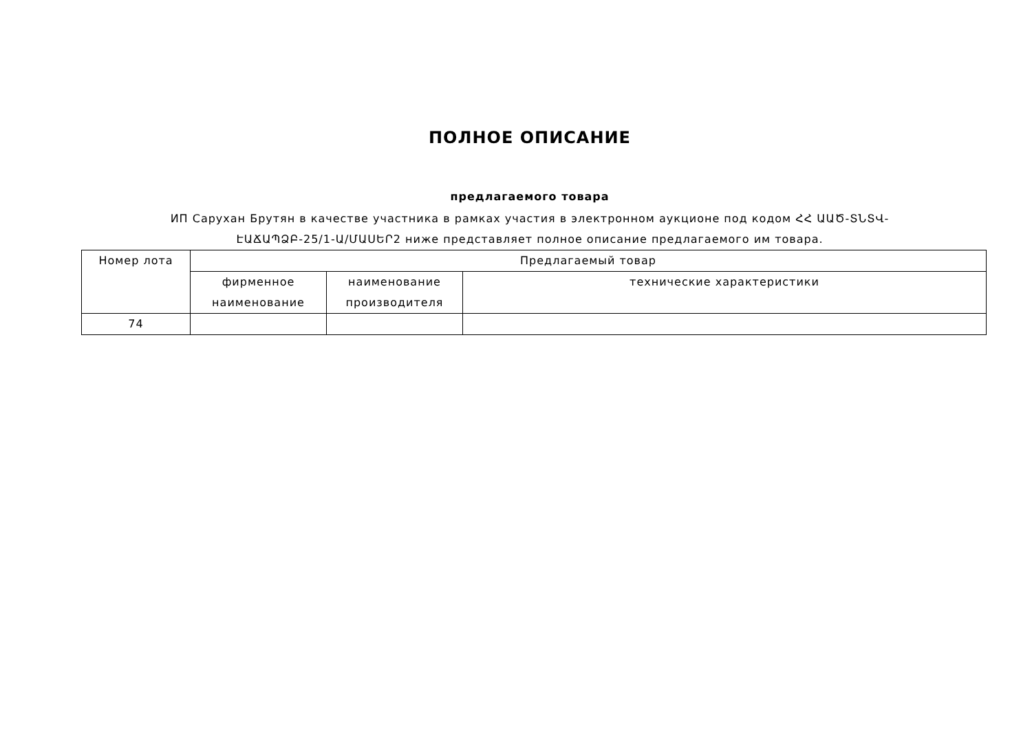ПОЛНОЕ ОПИСАНИЕ
предлагаемого товара
ИП Саруxан Брутян в качестве участника в рамках участия в электронном аукционе под кодом ՀՀ ԱԱԾ-ՏՆՏՎ-ԷԱՃԱՊՁԲ-25/1-Ա/ՄԱՍԵՐ2 ниже представляет полное описание предлагаемого им товара.
| Номер лота | Предлагаемый товар | | |
| --- | --- | --- | --- |
| | фирменное наименование | наименование производителя | технические характеристики |
| 74 | | | |